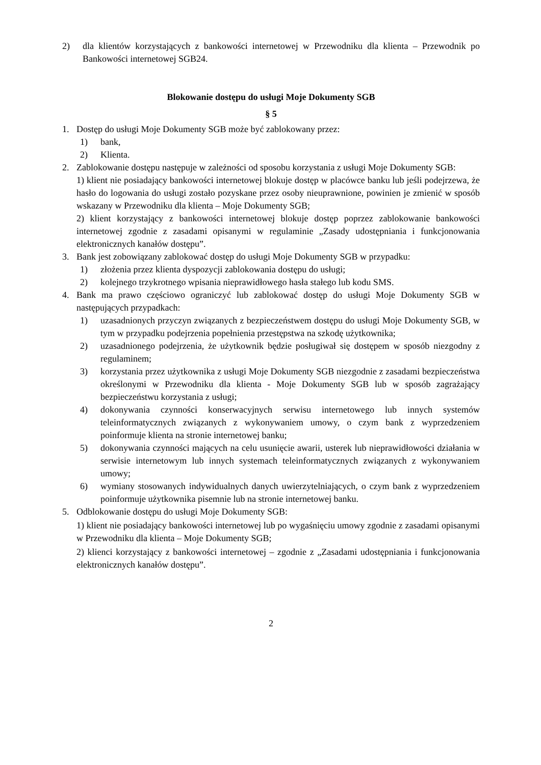2) dla klientów korzystających z bankowości internetowej w Przewodniku dla klienta – Przewodnik po Bankowości internetowej SGB24.
Blokowanie dostępu do usługi Moje Dokumenty SGB
§ 5
1. Dostęp do usługi Moje Dokumenty SGB może być zablokowany przez:
1) bank,
2) Klienta.
2. Zablokowanie dostępu następuje w zależności od sposobu korzystania z usługi Moje Dokumenty SGB:
1) klient nie posiadający bankowości internetowej blokuje dostęp w placówce banku lub jeśli podejrzewa, że hasło do logowania do usługi zostało pozyskane przez osoby nieuprawnione, powinien je zmienić w sposób wskazany w Przewodniku dla klienta – Moje Dokumenty SGB;
2) klient korzystający z bankowości internetowej blokuje dostęp poprzez zablokowanie bankowości internetowej zgodnie z zasadami opisanymi w regulaminie „Zasady udostępniania i funkcjonowania elektronicznych kanałów dostępu”.
3. Bank jest zobowiązany zablokować dostęp do usługi Moje Dokumenty SGB w przypadku:
1) złożenia przez klienta dyspozycji zablokowania dostępu do usługi;
2) kolejnego trzykrotnego wpisania nieprawidłowego hasła stałego lub kodu SMS.
4. Bank ma prawo częściowo ograniczyć lub zablokować dostęp do usługi Moje Dokumenty SGB w następujących przypadkach:
1) uzasadnionych przyczyn związanych z bezpieczeństwem dostępu do usługi Moje Dokumenty SGB, w tym w przypadku podejrzenia popełnienia przestępstwa na szkodę użytkownika;
2) uzasadnionego podejrzenia, że użytkownik będzie posługiwał się dostępem w sposób niezgodny z regulaminem;
3) korzystania przez użytkownika z usługi Moje Dokumenty SGB niezgodnie z zasadami bezpieczeństwa określonymi w Przewodniku dla klienta - Moje Dokumenty SGB lub w sposób zagrażający bezpieczeństwu korzystania z usługi;
4) dokonywania czynności konserwacyjnych serwisu internetowego lub innych systemów teleinformatycznych związanych z wykonywaniem umowy, o czym bank z wyprzedzeniem poinformuje klienta na stronie internetowej banku;
5) dokonywania czynności mających na celu usunięcie awarii, usterek lub nieprawidłowości działania w serwisie internetowym lub innych systemach teleinformatycznych związanych z wykonywaniem umowy;
6) wymiany stosowanych indywidualnych danych uwierzytelniających, o czym bank z wyprzedzeniem poinformuje użytkownika pisemnie lub na stronie internetowej banku.
5. Odblokowanie dostępu do usługi Moje Dokumenty SGB:
1) klient nie posiadający bankowości internetowej lub po wygaśnięciu umowy zgodnie z zasadami opisanymi w Przewodniku dla klienta – Moje Dokumenty SGB;
2) klienci korzystający z bankowości internetowej – zgodnie z „Zasadami udostępniania i funkcjonowania elektronicznych kanałów dostępu”.
2